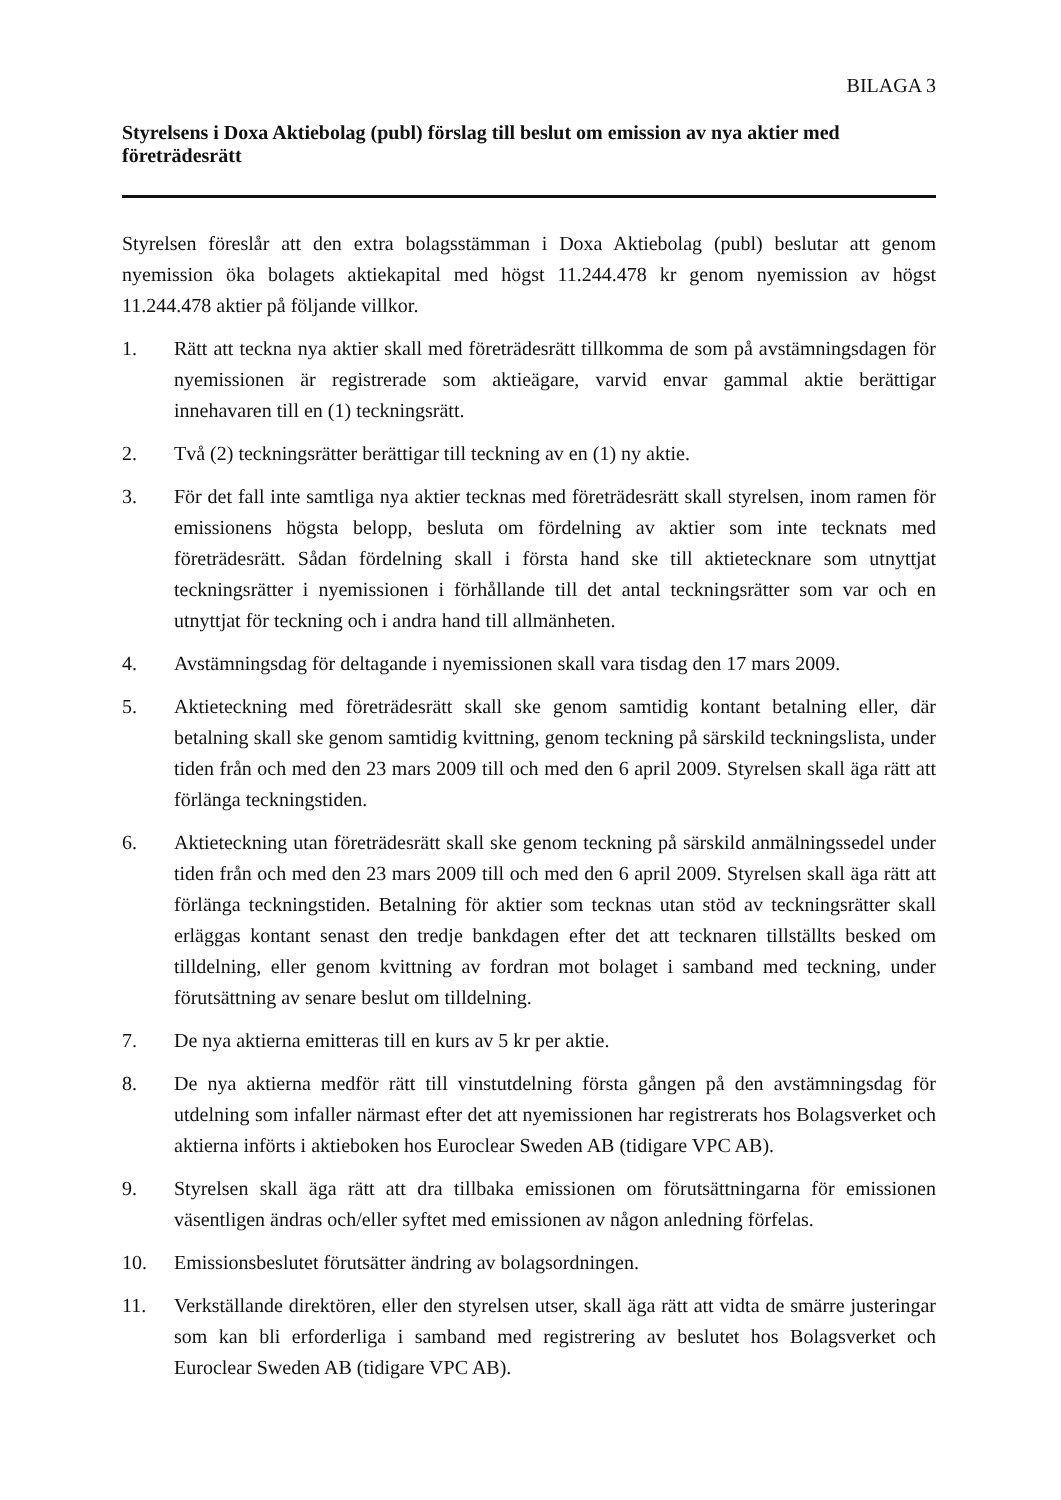BILAGA 3
Styrelsens i Doxa Aktiebolag (publ) förslag till beslut om emission av nya aktier med företrädesrätt
Styrelsen föreslår att den extra bolagsstämman i Doxa Aktiebolag (publ) beslutar att genom nyemission öka bolagets aktiekapital med högst 11.244.478 kr genom nyemission av högst 11.244.478 aktier på följande villkor.
1. Rätt att teckna nya aktier skall med företrädesrätt tillkomma de som på avstämningsdagen för nyemissionen är registrerade som aktieägare, varvid envar gammal aktie berättigar innehavaren till en (1) teckningsrätt.
2. Två (2) teckningsrätter berättigar till teckning av en (1) ny aktie.
3. För det fall inte samtliga nya aktier tecknas med företrädesrätt skall styrelsen, inom ramen för emissionens högsta belopp, besluta om fördelning av aktier som inte tecknats med företrädesrätt. Sådan fördelning skall i första hand ske till aktietecknare som utnyttjat teckningsrätter i nyemissionen i förhållande till det antal teckningsrätter som var och en utnyttjat för teckning och i andra hand till allmänheten.
4. Avstämningsdag för deltagande i nyemissionen skall vara tisdag den 17 mars 2009.
5. Aktieteckning med företrädesrätt skall ske genom samtidig kontant betalning eller, där betalning skall ske genom samtidig kvittning, genom teckning på särskild teckningslista, under tiden från och med den 23 mars 2009 till och med den 6 april 2009. Styrelsen skall äga rätt att förlänga teckningstiden.
6. Aktieteckning utan företrädesrätt skall ske genom teckning på särskild anmälningssedel under tiden från och med den 23 mars 2009 till och med den 6 april 2009. Styrelsen skall äga rätt att förlänga teckningstiden. Betalning för aktier som tecknas utan stöd av teckningsrätter skall erläggas kontant senast den tredje bankdagen efter det att tecknaren tillställts besked om tilldelning, eller genom kvittning av fordran mot bolaget i samband med teckning, under förutsättning av senare beslut om tilldelning.
7. De nya aktierna emitteras till en kurs av 5 kr per aktie.
8. De nya aktierna medför rätt till vinstutdelning första gången på den avstämningsdag för utdelning som infaller närmast efter det att nyemissionen har registrerats hos Bolagsverket och aktierna införts i aktieboken hos Euroclear Sweden AB (tidigare VPC AB).
9. Styrelsen skall äga rätt att dra tillbaka emissionen om förutsättningarna för emissionen väsentligen ändras och/eller syftet med emissionen av någon anledning förfelas.
10. Emissionsbeslutet förutsätter ändring av bolagsordningen.
11. Verkställande direktören, eller den styrelsen utser, skall äga rätt att vidta de smärre justeringar som kan bli erforderliga i samband med registrering av beslutet hos Bolagsverket och Euroclear Sweden AB (tidigare VPC AB).